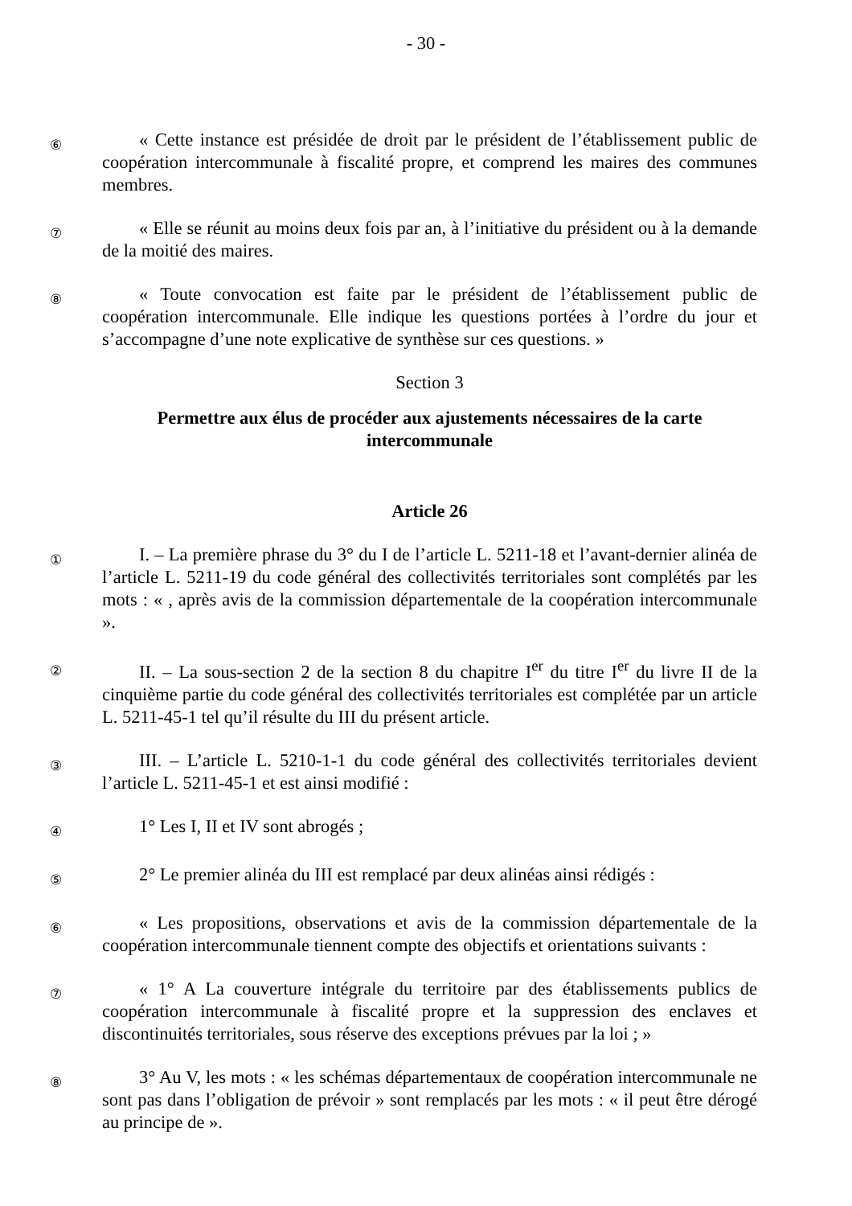- 30 -
⑥
« Cette instance est présidée de droit par le président de l’établissement public de coopération intercommunale à fiscalité propre, et comprend les maires des communes membres.
⑦
« Elle se réunit au moins deux fois par an, à l’initiative du président ou à la demande de la moitié des maires.
⑧
« Toute convocation est faite par le président de l’établissement public de coopération intercommunale. Elle indique les questions portées à l’ordre du jour et s’accompagne d’une note explicative de synthèse sur ces questions. »
Section 3
Permettre aux élus de procéder aux ajustements nécessaires de la carte intercommunale
Article 26
①
I. – La première phrase du 3° du I de l’article L. 5211-18 et l’avant-dernier alinéa de l’article L. 5211-19 du code général des collectivités territoriales sont complétés par les mots : « , après avis de la commission départementale de la coopération intercommunale ».
②
II. – La sous-section 2 de la section 8 du chapitre I<sup>er</sup> du titre I<sup>er</sup> du livre II de la cinquième partie du code général des collectivités territoriales est complétée par un article L. 5211-45-1 tel qu’il résulte du III du présent article.
③
III. – L’article L. 5210-1-1 du code général des collectivités territoriales devient l’article L. 5211-45-1 et est ainsi modifié :
④
1° Les I, II et IV sont abrogés ;
⑤
2° Le premier alinéa du III est remplacé par deux alinéas ainsi rédigés :
⑥
« Les propositions, observations et avis de la commission départementale de la coopération intercommunale tiennent compte des objectifs et orientations suivants :
⑦
« 1° A La couverture intégrale du territoire par des établissements publics de coopération intercommunale à fiscalité propre et la suppression des enclaves et discontinuités territoriales, sous réserve des exceptions prévues par la loi ; »
⑧
3° Au V, les mots : « les schémas départementaux de coopération intercommunale ne sont pas dans l’obligation de prévoir » sont remplacés par les mots : « il peut être dérogé au principe de ».